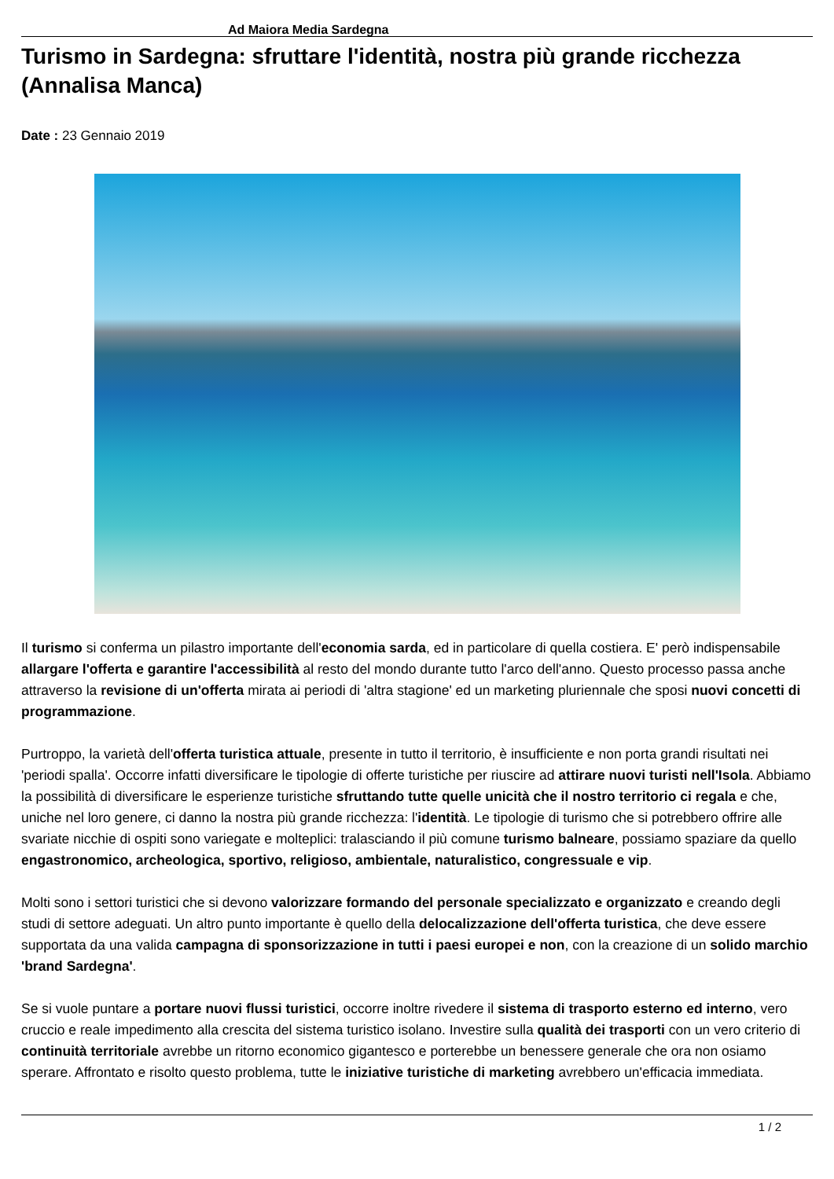Ad Maiora Media Sardegna
Turismo in Sardegna: sfruttare l'identità, nostra più grande ricchezza (Annalisa Manca)
Date : 23 Gennaio 2019
Il turismo si conferma un pilastro importante dell'economia sarda, ed in particolare di quella costiera. E' però indispensabile allargare l'offerta e garantire l'accessibilità al resto del mondo durante tutto l'arco dell'anno. Questo processo passa anche attraverso la revisione di un'offerta mirata ai periodi di 'altra stagione' ed un marketing pluriennale che sposi nuovi concetti di programmazione.
Purtroppo, la varietà dell'offerta turistica attuale, presente in tutto il territorio, è insufficiente e non porta grandi risultati nei 'periodi spalla'. Occorre infatti diversificare le tipologie di offerte turistiche per riuscire ad attirare nuovi turisti nell'Isola. Abbiamo la possibilità di diversificare le esperienze turistiche sfruttando tutte quelle unicità che il nostro territorio ci regala e che, uniche nel loro genere, ci danno la nostra più grande ricchezza: l'identità. Le tipologie di turismo che si potrebbero offrire alle svariate nicchie di ospiti sono variegate e molteplici: tralasciando il più comune turismo balneare, possiamo spaziare da quello engastronomico, archeologica, sportivo, religioso, ambientale, naturalistico, congressuale e vip.
Molti sono i settori turistici che si devono valorizzare formando del personale specializzato e organizzato e creando degli studi di settore adeguati. Un altro punto importante è quello della delocalizzazione dell'offerta turistica, che deve essere supportata da una valida campagna di sponsorizzazione in tutti i paesi europei e non, con la creazione di un solido marchio 'brand Sardegna'.
Se si vuole puntare a portare nuovi flussi turistici, occorre inoltre rivedere il sistema di trasporto esterno ed interno, vero cruccio e reale impedimento alla crescita del sistema turistico isolano. Investire sulla qualità dei trasporti con un vero criterio di continuità territoriale avrebbe un ritorno economico gigantesco e porterebbe un benessere generale che ora non osiamo sperare. Affrontato e risolto questo problema, tutte le iniziative turistiche di marketing avrebbero un'efficacia immediata.
1 / 2